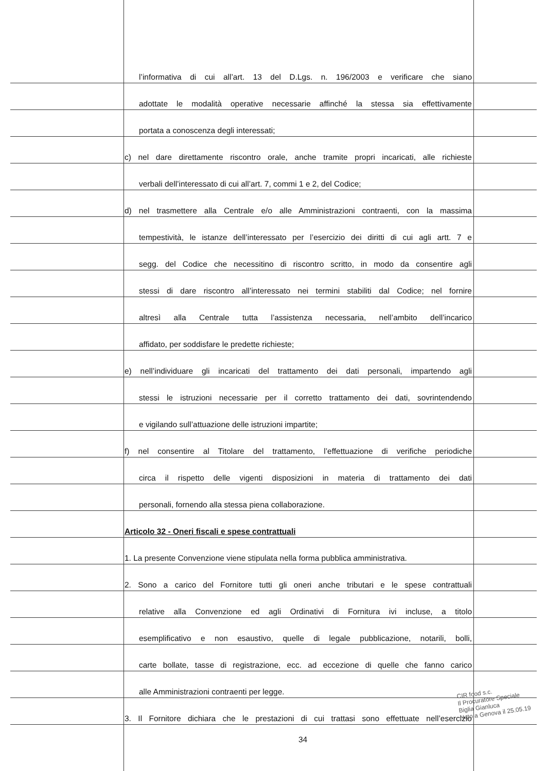l’informativa di cui all’art. 13 del D.Lgs. n. 196/2003 e verificare che siano
adottate le modalità operative necessarie affinché la stessa sia effettivamente
portata a conoscenza degli interessati;
c) nel dare direttamente riscontro orale, anche tramite propri incaricati, alle richieste
verbali dell’interessato di cui all’art. 7, commi 1 e 2, del Codice;
d) nel trasmettere alla Centrale e/o alle Amministrazioni contraenti, con la massima
tempestività, le istanze dell’interessato per l’esercizio dei diritti di cui agli artt. 7 e
segg. del Codice che necessitino di riscontro scritto, in modo da consentire agli
stessi di dare riscontro all’interessato nei termini stabiliti dal Codice; nel fornire
altresì alla Centrale tutta l’assistenza necessaria, nell’ambito dell’incarico
affidato, per soddisfare le predette richieste;
e) nell’individuare gli incaricati del trattamento dei dati personali, impartendo agli
stessi le istruzioni necessarie per il corretto trattamento dei dati, sovrintendendo
e vigilando sull’attuazione delle istruzioni impartite;
f) nel consentire al Titolare del trattamento, l’effettuazione di verifiche periodiche
circa il rispetto delle vigenti disposizioni in materia di trattamento dei dati
personali, fornendo alla stessa piena collaborazione.
Articolo 32 - Oneri fiscali e spese contrattuali
1. La presente Convenzione viene stipulata nella forma pubblica amministrativa.
2. Sono a carico del Fornitore tutti gli oneri anche tributari e le spese contrattuali
relative alla Convenzione ed agli Ordinativi di Fornitura ivi incluse, a titolo
esemplificativo e non esaustivo, quelle di legale pubblicazione, notarili, bolli,
carte bollate, tasse di registrazione, ecc. ad eccezione di quelle che fanno carico
alle Amministrazioni contraenti per legge.
3. Il Fornitore dichiara che le prestazioni di cui trattasi sono effettuate nell’esercizio
34
CIR food s.c.
Il Procuratore Speciale
Biglia Gianluca
Nato a Genova il 25.05.19